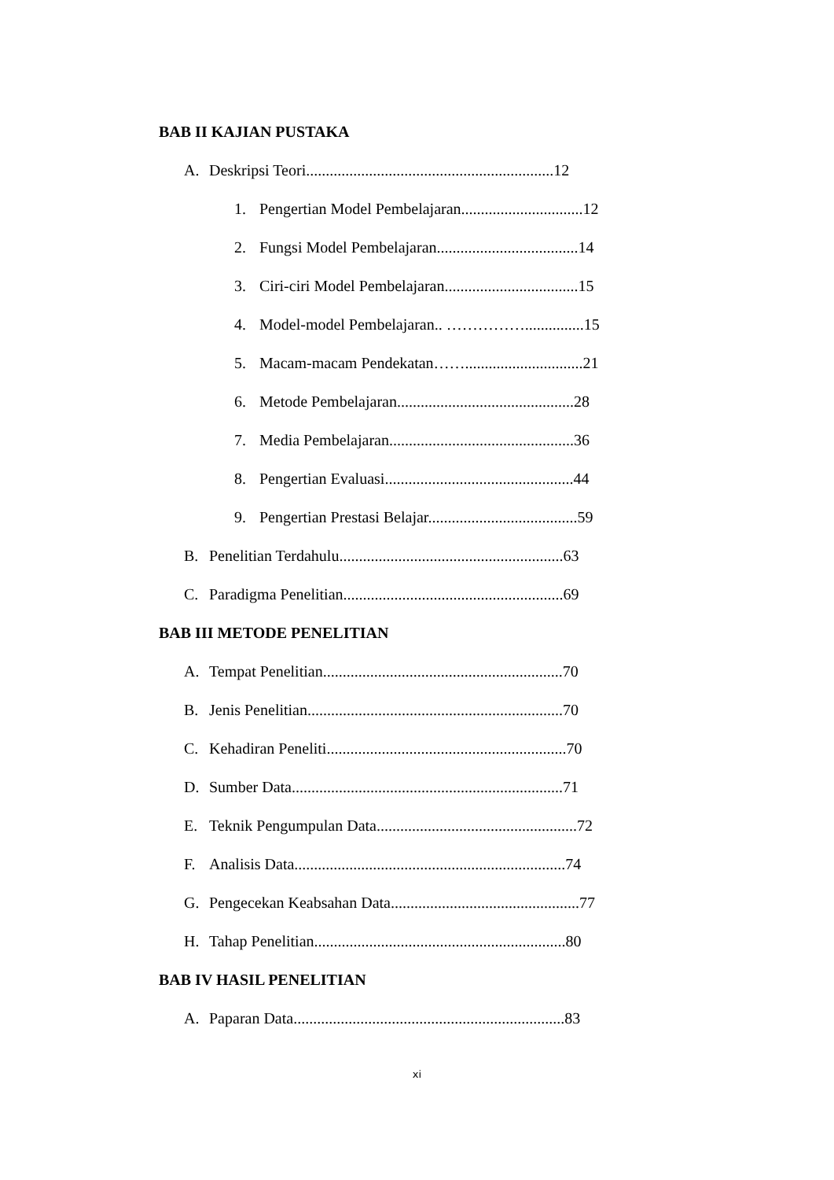BAB II KAJIAN PUSTAKA
A. Deskripsi Teori...............................................................12
1. Pengertian Model Pembelajaran...............................12
2. Fungsi Model Pembelajaran....................................14
3. Ciri-ciri Model Pembelajaran..................................15
4. Model-model Pembelajaran.. ……………...............15
5. Macam-macam Pendekatan……..............................21
6. Metode Pembelajaran.............................................28
7. Media Pembelajaran...............................................36
8. Pengertian Evaluasi................................................44
9. Pengertian Prestasi Belajar......................................59
B. Penelitian Terdahulu.........................................................63
C. Paradigma Penelitian........................................................69
BAB III METODE PENELITIAN
A. Tempat Penelitian.............................................................70
B. Jenis Penelitian.................................................................70
C. Kehadiran Peneliti.............................................................70
D. Sumber Data.....................................................................71
E. Teknik Pengumpulan Data...................................................72
F. Analisis Data.....................................................................74
G. Pengecekan Keabsahan Data................................................77
H. Tahap Penelitian................................................................80
BAB IV HASIL PENELITIAN
A. Paparan Data.....................................................................83
xi